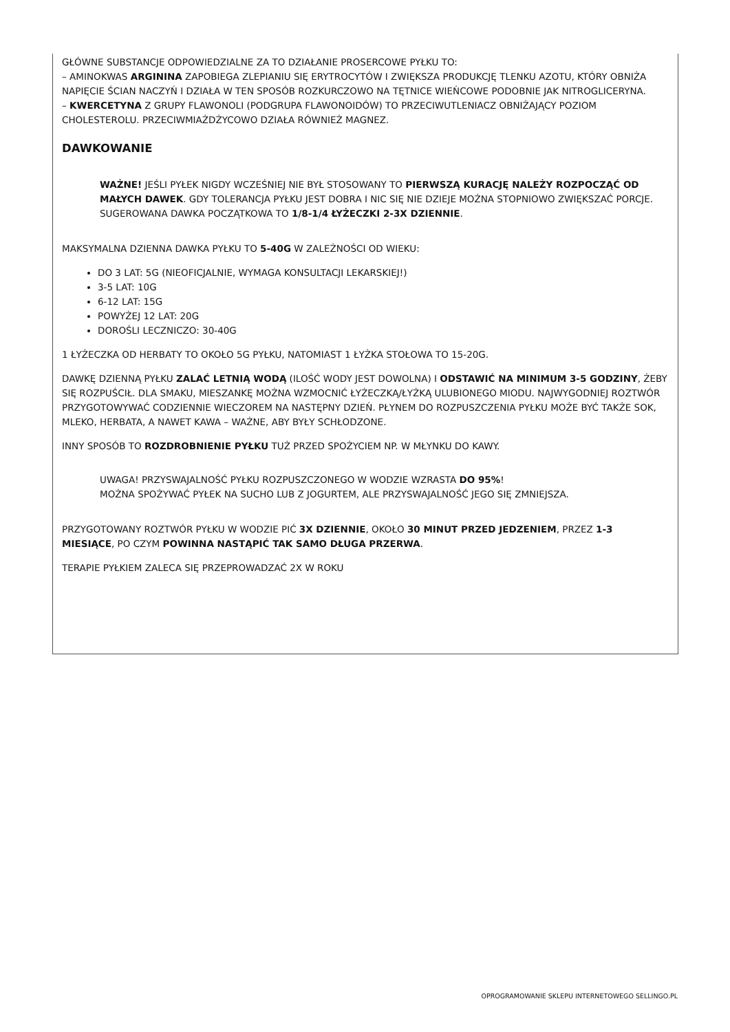GŁÓWNE SUBSTANCJE ODPOWIEDZIALNE ZA TO DZIAŁANIE PROSERCOWE PYŁKU TO:
– AMINOKWAS ARGININA ZAPOBIEGA ZLEPIANIU SIĘ ERYTROCYTÓW I ZWIĘKSZA PRODUKCJĘ TLENKU AZOTU, KTÓRY OBNIŻA NAPIĘCIE ŚCIAN NACZYŃ I DZIAŁA W TEN SPOSÓB ROZKURCZOWO NA TĘTNICE WIEŃCOWE PODOBNIE JAK NITROGLICERYNA.
– KWERCETYNA Z GRUPY FLAWONOLI (PODGRUPA FLAWONOIDÓW) TO PRZECIWUTLENIACZ OBNIŻAJĄCY POZIOM CHOLESTEROLU. PRZECIWMIAŻDŻYCOWO DZIAŁA RÓWNIEŻ MAGNEZ.
DAWKOWANIE
WAŻNE! JEŚLI PYŁEK NIGDY WCZEŚNIEJ NIE BYŁ STOSOWANY TO PIERWSZĄ KURACJĘ NALEŻY ROZPOCZĄĆ OD MAŁYCH DAWEK. GDY TOLERANCJA PYŁKU JEST DOBRA I NIC SIĘ NIE DZIEJE MOŻNA STOPNIOWO ZWIĘKSZAĆ PORCJE. SUGEROWANA DAWKA POCZĄTKOWA TO 1/8-1/4 ŁYŻECZKI 2-3X DZIENNIE.
MAKSYMALNA DZIENNA DAWKA PYŁKU TO 5-40G W ZALEŻNOŚCI OD WIEKU:
DO 3 LAT: 5G (NIEOFICJALNIE, WYMAGA KONSULTACJI LEKARSKIEJ!)
3-5 LAT: 10G
6-12 LAT: 15G
POWYŻEJ 12 LAT: 20G
DOROŚLI LECZNICZO: 30-40G
1 ŁYŻECZKA OD HERBATY TO OKOŁO 5G PYŁKU, NATOMIAST 1 ŁYŻKA STOŁOWA TO 15-20G.
DAWKĘ DZIENNĄ PYŁKU ZALAĆ LETNIĄ WODĄ (ILOŚĆ WODY JEST DOWOLNA) I ODSTAWIĆ NA MINIMUM 3-5 GODZINY, ŻEBY SIĘ ROZPUŚCIŁ. DLA SMAKU, MIESZANKĘ MOŻNA WZMOCNIĆ ŁYŻECZKĄ/ŁYŻKĄ ULUBIONEGO MIODU. NAJWYGODNIEJ ROZTWÓR PRZYGOTOWYWAĆ CODZIENNIE WIECZOREM NA NASTĘPNY DZIEŃ. PŁYNEM DO ROZPUSZCZENIA PYŁKU MOŻE BYĆ TAKŻE SOK, MLEKO, HERBATA, A NAWET KAWA – WAŻNE, ABY BYŁY SCHŁODZONE.
INNY SPOSÓB TO ROZDROBNIENIE PYŁKU TUŻ PRZED SPOŻYCIEM NP. W MŁYNKU DO KAWY.
UWAGA! PRZYSWAJALNOŚĆ PYŁKU ROZPUSZCZONEGO W WODZIE WZRASTA DO 95%!
MOŻNA SPOŻYWAĆ PYŁEK NA SUCHO LUB Z JOGURTEM, ALE PRZYSWAJALNOŚĆ JEGO SIĘ ZMNIEJSZA.
PRZYGOTOWANY ROZTWÓR PYŁKU W WODZIE PIĆ 3X DZIENNIE, OKOŁO 30 MINUT PRZED JEDZENIEM, PRZEZ 1-3 MIESIĄCE, PO CZYM POWINNA NASTĄPIĆ TAK SAMO DŁUGA PRZERWA.
TERAPIE PYŁKIEM ZALECA SIĘ PRZEPROWADZAĆ 2X W ROKU
OPROGRAMOWANIE SKLEPU INTERNETOWEGO SELLINGO.PL